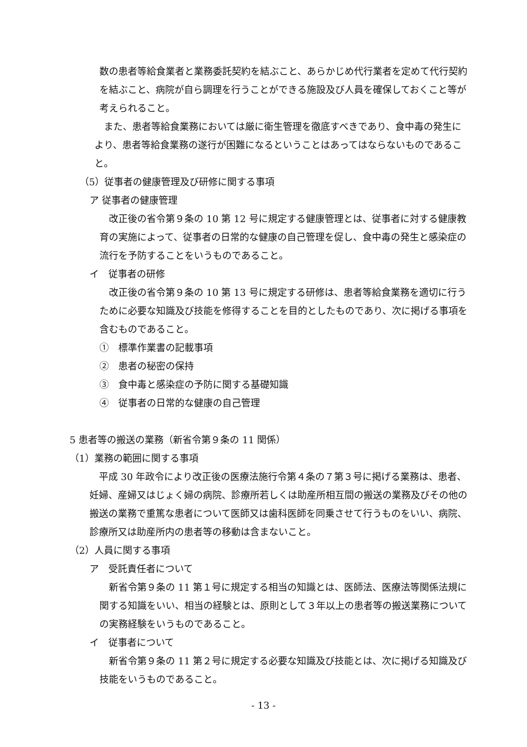数の患者等給食業者と業務委託契約を結ぶこと、あらかじめ代行業者を定めて代行契約を結ぶこと、病院が自ら調理を行うことができる施設及び人員を確保しておくこと等が考えられること。
　また、患者等給食業務においては厳に衛生管理を徹底すべきであり、食中毒の発生により、患者等給食業務の遂行が困難になるということはあってはならないものであること。
（5）従事者の健康管理及び研修に関する事項
ア 従事者の健康管理
　改正後の省令第９条の 10 第 12 号に規定する健康管理とは、従事者に対する健康教育の実施によって、従事者の日常的な健康の自己管理を促し、食中毒の発生と感染症の流行を予防することをいうものであること。
イ　従事者の研修
　改正後の省令第９条の 10 第 13 号に規定する研修は、患者等給食業務を適切に行うために必要な知識及び技能を修得することを目的としたものであり、次に掲げる事項を含むものであること。
①　標準作業書の記載事項
②　患者の秘密の保持
③　食中毒と感染症の予防に関する基礎知識
④　従事者の日常的な健康の自己管理
5 患者等の搬送の業務（新省令第９条の 11 関係）
（1）業務の範囲に関する事項
　平成 30 年政令により改正後の医療法施行令第４条の７第３号に掲げる業務は、患者、妊婦、産婦又はじょく婦の病院、診療所若しくは助産所相互間の搬送の業務及びその他の搬送の業務で重篤な患者について医師又は歯科医師を同乗させて行うものをいい、病院、診療所又は助産所内の患者等の移動は含まないこと。
（2）人員に関する事項
ア　受託責任者について
　新省令第９条の 11 第１号に規定する相当の知識とは、医師法、医療法等関係法規に関する知識をいい、相当の経験とは、原則として３年以上の患者等の搬送業務についての実務経験をいうものであること。
イ　従事者について
　新省令第９条の 11 第２号に規定する必要な知識及び技能とは、次に掲げる知識及び技能をいうものであること。
- 13 -